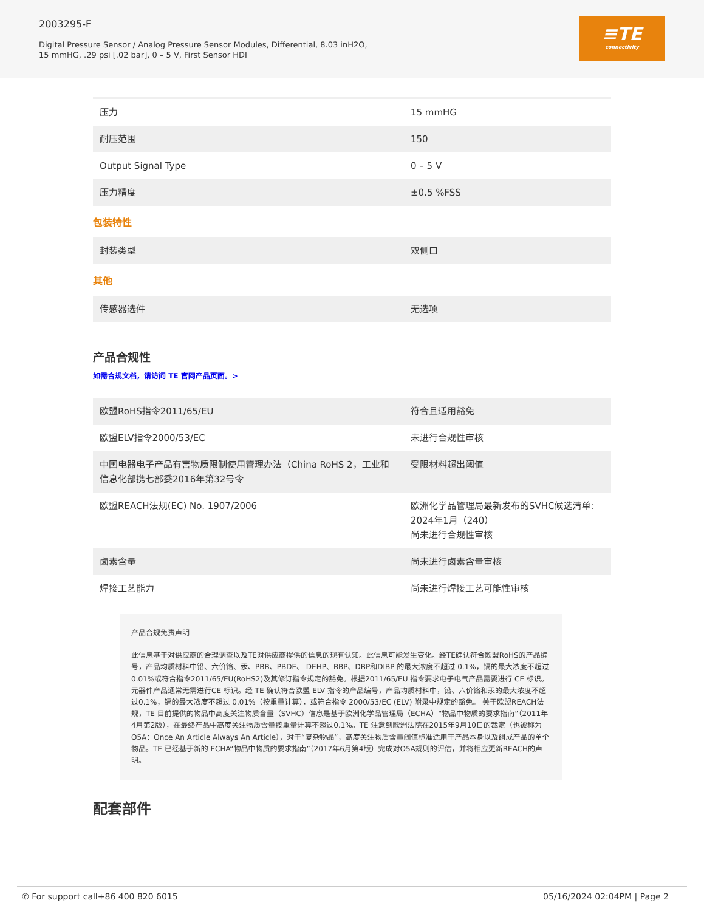2003295-F
Digital Pressure Sensor / Analog Pressure Sensor Modules, Differential, 8.03 inH2O,
15 mmHG, .29 psi [.02 bar], 0 – 5 V, First Sensor HDI
≡TE
connectivity
| 压力 | 15 mmHG |
| 耐压范围 | 150 |
| Output Signal Type | 0 – 5 V |
| 压力精度 | ±0.5 %FSS |
包装特性
| 封装类型 | 双侧口 |
其他
| 传感器选件 | 无选项 |
产品合规性
如需合规文档，请访问 TE 官网产品页面。>
| 欧盟RoHS指令2011/65/EU | 符合且适用豁免 |
| 欧盟ELV指令2000/53/EC | 未进行合规性审核 |
| 中国电器电子产品有害物质限制使用管理办法（China RoHS 2，工业和信息化部携七部委2016年第32号令 | 受限材料超出阈值 |
| 欧盟REACH法规(EC) No. 1907/2006 | 欧洲化学品管理局最新发布的SVHC候选清单: 2024年1月（240） 尚未进行合规性审核 |
| 卤素含量 | 尚未进行卤素含量审核 |
| 焊接工艺能力 | 尚未进行焊接工艺可能性审核 |
产品合规免责声明
此信息基于对供应商的合理调查以及TE对供应商提供的信息的现有认知。此信息可能发生变化。经TE确认符合欧盟RoHS的产品编号，产品均质材料中铅、六价铬、汞、PBB、PBDE、 DEHP、BBP、DBP和DIBP 的最大浓度不超过 0.1%，镉的最大浓度不超过 0.01%或符合指令2011/65/EU(RoHS2)及其修订指令规定的豁免。根据2011/65/EU 指令要求电子电气产品需要进行 CE 标识。元器件产品通常无需进行CE 标识。经 TE 确认符合欧盟 ELV 指令的产品编号，产品均质材料中，铅、六价铬和汞的最大浓度不超过0.1%，镉的最大浓度不超过 0.01%（按重量计算），或符合指令 2000/53/EC (ELV) 附录中规定的豁免。 关于欧盟REACH法规，TE 目前提供的物品中高度关注物质含量（SVHC）信息是基于欧洲化学品管理局（ECHA）“物品中物质的要求指南”（2011年4月第2版），在最终产品中高度关注物质含量按重量计算不超过0.1%。TE 注意到欧洲法院在2015年9月10日的裁定（也被称为O5A：Once An Article Always An Article），对于“复杂物品”，高度关注物质含量阀值标准适用于产品本身以及组成产品的单个物品。TE 已经基于新的 ECHA“物品中物质的要求指南”（2017年6月第4版）完成对O5A规则的评估，并将相应更新REACH的声明。
配套部件
✆ For support call+86 400 820 6015 05/16/2024 02:04PM | Page 2